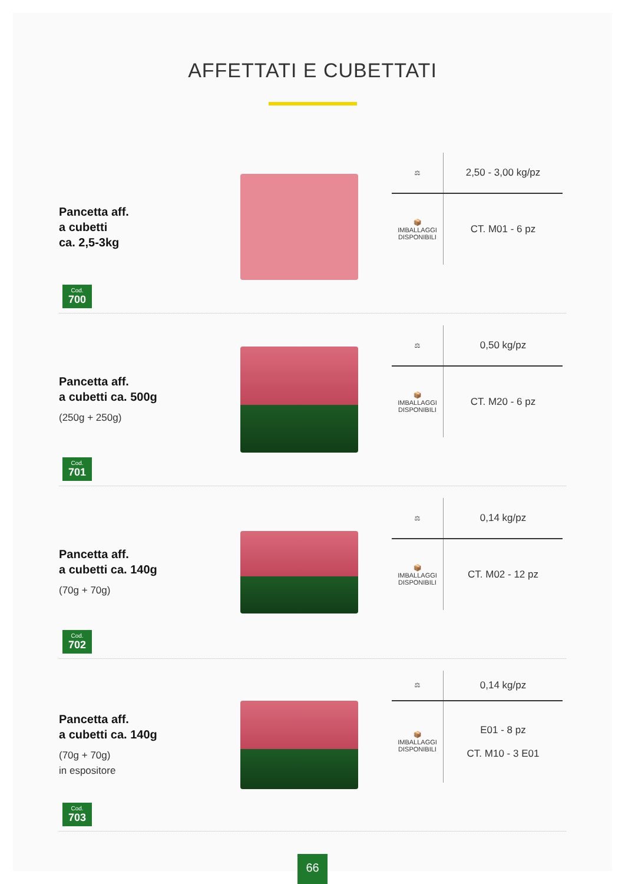AFFETTATI E CUBETTATI
Pancetta aff.
a cubetti
ca. 2,5-3kg
Cod.
700
| ⚖ | 2,50 - 3,00 kg/pz |
| 📦 IMBALLAGGI DISPONIBILI | CT. M01 - 6 pz |
Pancetta aff.
a cubetti ca. 500g
(250g + 250g)
Cod.
701
| ⚖ | 0,50 kg/pz |
| 📦 IMBALLAGGI DISPONIBILI | CT. M20 - 6 pz |
Pancetta aff.
a cubetti ca. 140g
(70g + 70g)
Cod.
702
| ⚖ | 0,14 kg/pz |
| 📦 IMBALLAGGI DISPONIBILI | CT. M02 - 12 pz |
Pancetta aff.
a cubetti ca. 140g
(70g + 70g)
in espositore
Cod.
703
| ⚖ | 0,14 kg/pz |
| 📦 IMBALLAGGI DISPONIBILI | E01 - 8 pz CT. M10 - 3 E01 |
66